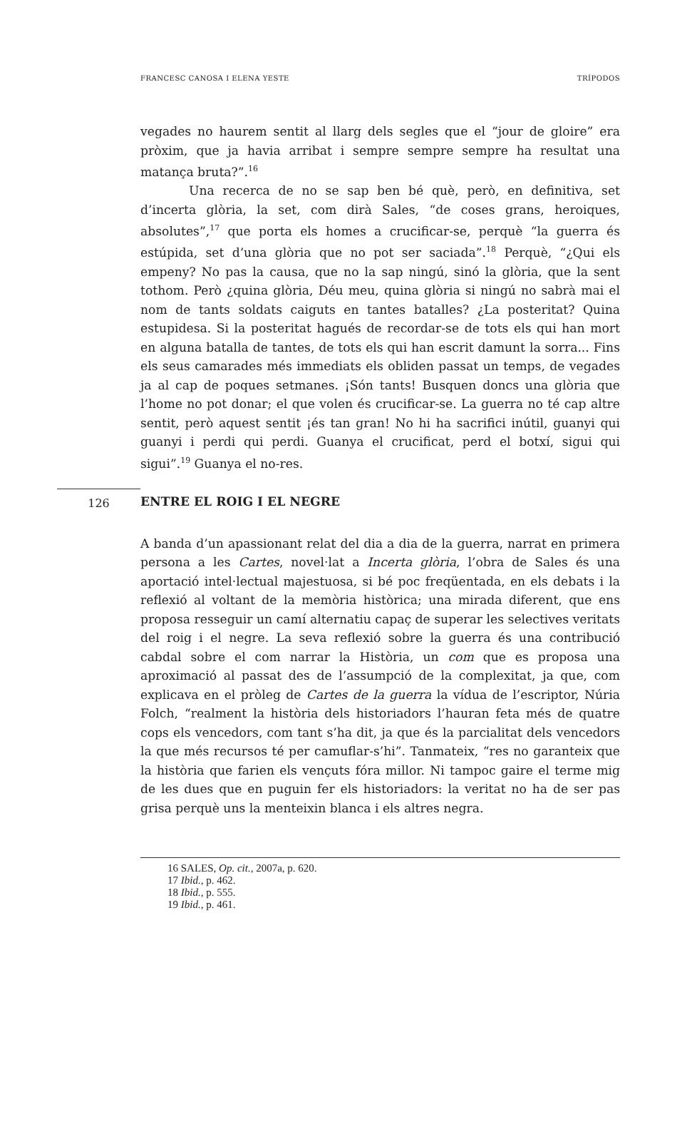FRANCESC CANOSA I ELENA YESTE TRÍPODOS
vegades no haurem sentit al llarg dels segles que el “jour de gloire” era pròxim, que ja havia arribat i sempre sempre sempre ha resultat una matança bruta?”.<sup>16</sup>
Una recerca de no se sap ben bé què, però, en definitiva, set d’incerta glòria, la set, com dirà Sales, “de coses grans, heroiques, absolutes”,<sup>17</sup> que porta els homes a crucificar-se, perquè “la guerra és estúpida, set d’una glòria que no pot ser saciada”.<sup>18</sup> Perquè, “¿Qui els empeny? No pas la causa, que no la sap ningú, sinó la glòria, que la sent tothom. Però ¿quina glòria, Déu meu, quina glòria si ningú no sabrà mai el nom de tants soldats caiguts en tantes batalles? ¿La posteritat? Quina estupidesa. Si la posteritat hagués de recordar-se de tots els qui han mort en alguna batalla de tantes, de tots els qui han escrit damunt la sorra... Fins els seus camarades més immediats els obliden passat un temps, de vegades ja al cap de poques setmanes. ¡Són tants! Busquen doncs una glòria que l’home no pot donar; el que volen és crucificar-se. La guerra no té cap altre sentit, però aquest sentit ¡és tan gran! No hi ha sacrifici inútil, guanyi qui guanyi i perdi qui perdi. Guanya el crucificat, perd el botxí, sigui qui sigui”.<sup>19</sup> Guanya el no-res.
126 ENTRE EL ROIG I EL NEGRE
A banda d’un apassionant relat del dia a dia de la guerra, narrat en primera persona a les Cartes, novel·lat a Incerta glòria, l’obra de Sales és una aportació intel·lectual majestuosa, si bé poc freqüentada, en els debats i la reflexió al voltant de la memòria històrica; una mirada diferent, que ens proposa resseguir un camí alternatiu capaç de superar les selectives veritats del roig i el negre. La seva reflexió sobre la guerra és una contribució cabdal sobre el com narrar la Història, un com que es proposa una aproximació al passat des de l’assumpció de la complexitat, ja que, com explicava en el pròleg de Cartes de la guerra la vídua de l’escriptor, Núria Folch, “realment la història dels historiadors l’hauran feta més de quatre cops els vencedors, com tant s’ha dit, ja que és la parcialitat dels vencedors la que més recursos té per camuflar-s’hi”. Tanmateix, “res no garanteix que la història que farien els vençuts fóra millor. Ni tampoc gaire el terme mig de les dues que en puguin fer els historiadors: la veritat no ha de ser pas grisa perquè uns la menteixin blanca i els altres negra.
16 SALES, Op. cit., 2007a, p. 620.
17 Ibid., p. 462.
18 Ibid., p. 555.
19 Ibid., p. 461.